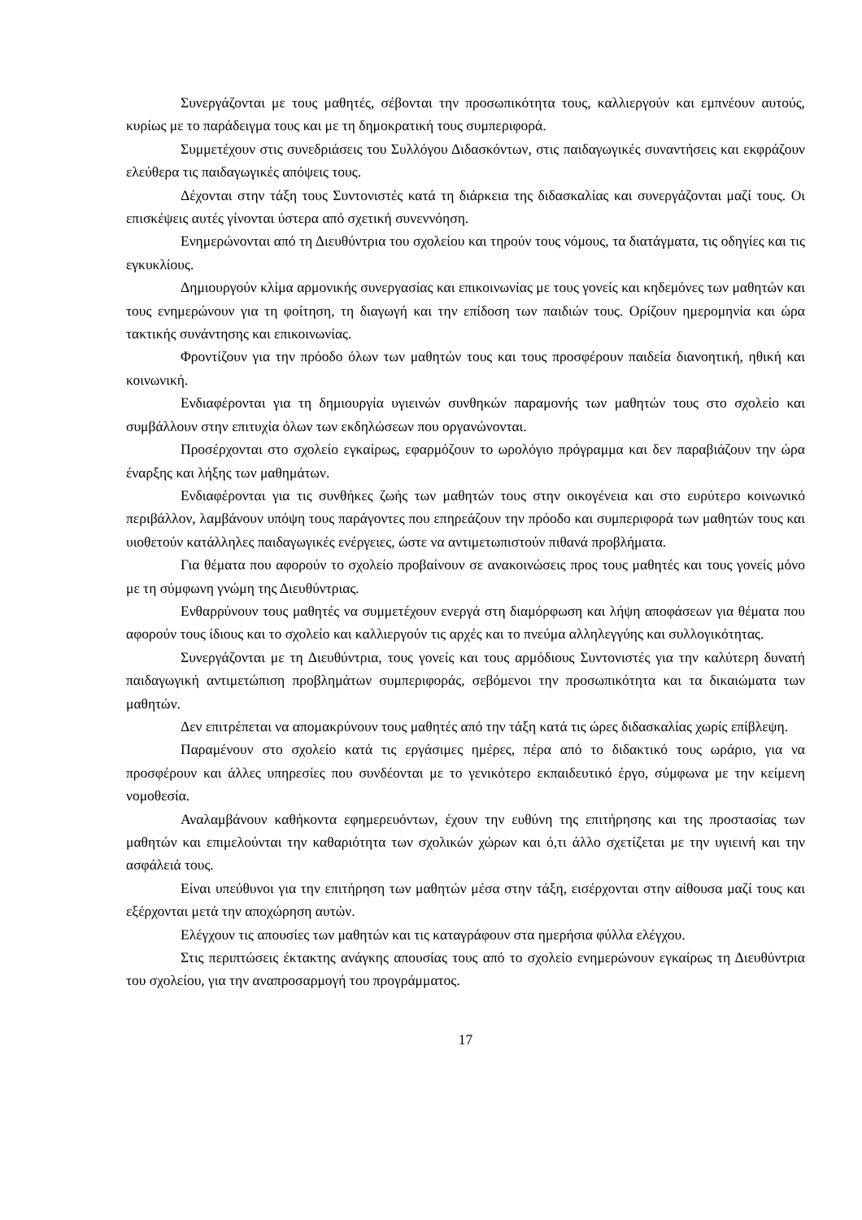Συνεργάζονται με τους μαθητές, σέβονται την προσωπικότητα τους, καλλιεργούν και εμπνέουν αυτούς, κυρίως με το παράδειγμα τους και με τη δημοκρατική τους συμπεριφορά.
Συμμετέχουν στις συνεδριάσεις του Συλλόγου Διδασκόντων, στις παιδαγωγικές συναντήσεις και εκφράζουν ελεύθερα τις παιδαγωγικές απόψεις τους.
Δέχονται στην τάξη τους Συντονιστές κατά τη διάρκεια της διδασκαλίας και συνεργάζονται μαζί τους. Οι επισκέψεις αυτές γίνονται ύστερα από σχετική συνεννόηση.
Ενημερώνονται από τη Διευθύντρια του σχολείου και τηρούν τους νόμους, τα διατάγματα, τις οδηγίες και τις εγκυκλίους.
Δημιουργούν κλίμα αρμονικής συνεργασίας και επικοινωνίας με τους γονείς και κηδεμόνες των μαθητών και τους ενημερώνουν για τη φοίτηση, τη διαγωγή και την επίδοση των παιδιών τους. Ορίζουν ημερομηνία και ώρα τακτικής συνάντησης και επικοινωνίας.
Φροντίζουν για την πρόοδο όλων των μαθητών τους και τους προσφέρουν παιδεία διανοητική, ηθική και κοινωνική.
Ενδιαφέρονται για τη δημιουργία υγιεινών συνθηκών παραμονής των μαθητών τους στο σχολείο και συμβάλλουν στην επιτυχία όλων των εκδηλώσεων που οργανώνονται.
Προσέρχονται στο σχολείο εγκαίρως, εφαρμόζουν το ωρολόγιο πρόγραμμα και δεν παραβιάζουν την ώρα έναρξης και λήξης των μαθημάτων.
Ενδιαφέρονται για τις συνθήκες ζωής των μαθητών τους στην οικογένεια και στο ευρύτερο κοινωνικό περιβάλλον, λαμβάνουν υπόψη τους παράγοντες που επηρεάζουν την πρόοδο και συμπεριφορά των μαθητών τους και υιοθετούν κατάλληλες παιδαγωγικές ενέργειες, ώστε να αντιμετωπιστούν πιθανά προβλήματα.
Για θέματα που αφορούν το σχολείο προβαίνουν σε ανακοινώσεις προς τους μαθητές και τους γονείς μόνο με τη σύμφωνη γνώμη της Διευθύντριας.
Ενθαρρύνουν τους μαθητές να συμμετέχουν ενεργά στη διαμόρφωση και λήψη αποφάσεων για θέματα που αφορούν τους ίδιους και το σχολείο και καλλιεργούν τις αρχές και το πνεύμα αλληλεγγύης και συλλογικότητας.
Συνεργάζονται με τη Διευθύντρια, τους γονείς και τους αρμόδιους Συντονιστές για την καλύτερη δυνατή παιδαγωγική αντιμετώπιση προβλημάτων συμπεριφοράς, σεβόμενοι την προσωπικότητα και τα δικαιώματα των μαθητών.
Δεν επιτρέπεται να απομακρύνουν τους μαθητές από την τάξη κατά τις ώρες διδασκαλίας χωρίς επίβλεψη.
Παραμένουν στο σχολείο κατά τις εργάσιμες ημέρες, πέρα από το διδακτικό τους ωράριο, για να προσφέρουν και άλλες υπηρεσίες που συνδέονται με το γενικότερο εκπαιδευτικό έργο, σύμφωνα με την κείμενη νομοθεσία.
Αναλαμβάνουν καθήκοντα εφημερευόντων, έχουν την ευθύνη της επιτήρησης και της προστασίας των μαθητών και επιμελούνται την καθαριότητα των σχολικών χώρων και ό,τι άλλο σχετίζεται με την υγιεινή και την ασφάλειά τους.
Είναι υπεύθυνοι για την επιτήρηση των μαθητών μέσα στην τάξη, εισέρχονται στην αίθουσα μαζί τους και εξέρχονται μετά την αποχώρηση αυτών.
Ελέγχουν τις απουσίες των μαθητών και τις καταγράφουν στα ημερήσια φύλλα ελέγχου.
Στις περιπτώσεις έκτακτης ανάγκης απουσίας τους από το σχολείο ενημερώνουν εγκαίρως τη Διευθύντρια του σχολείου, για την αναπροσαρμογή του προγράμματος.
17